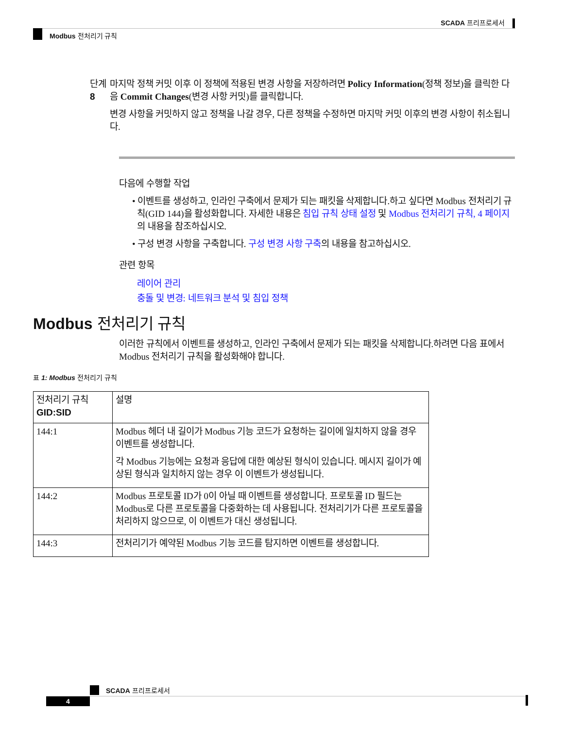SCADA 프리프로세서
Modbus 전처리기 규칙
단계 8
마지막 정책 커밋 이후 이 정책에 적용된 변경 사항을 저장하려면 Policy Information(정책 정보)을 클릭한 다음 Commit Changes(변경 사항 커밋)를 클릭합니다.
변경 사항을 커밋하지 않고 정책을 나갈 경우, 다른 정책을 수정하면 마지막 커밋 이후의 변경 사항이 취소됩니다.
다음에 수행할 작업
• 이벤트를 생성하고, 인라인 구축에서 문제가 되는 패킷을 삭제합니다.하고 싶다면 Modbus 전처리기 규칙(GID 144)을 활성화합니다. 자세한 내용은 침입 규칙 상태 설정 및 Modbus 전처리기 규칙, 4 페이지의 내용을 참조하십시오.
• 구성 변경 사항을 구축합니다. 구성 변경 사항 구축의 내용을 참고하십시오.
관련 항목
레이어 관리
충돌 및 변경: 네트워크 분석 및 침입 정책
Modbus 전처리기 규칙
이러한 규칙에서 이벤트를 생성하고, 인라인 구축에서 문제가 되는 패킷을 삭제합니다.하려면 다음 표에서 Modbus 전처리기 규칙을 활성화해야 합니다.
표 1: Modbus 전처리기 규칙
| 전처리기 규칙 GID:SID | 설명 |
| --- | --- |
| 144:1 | Modbus 헤더 내 길이가 Modbus 기능 코드가 요청하는 길이에 일치하지 않을 경우 이벤트를 생성합니다. 각 Modbus 기능에는 요청과 응답에 대한 예상된 형식이 있습니다. 메시지 길이가 예상된 형식과 일치하지 않는 경우 이 이벤트가 생성됩니다. |
| 144:2 | Modbus 프로토콜 ID가 0이 아닐 때 이벤트를 생성합니다. 프로토콜 ID 필드는 Modbus로 다른 프로토콜을 다중화하는 데 사용됩니다. 전처리기가 다른 프로토콜을 처리하지 않으므로, 이 이벤트가 대신 생성됩니다. |
| 144:3 | 전처리기가 예약된 Modbus 기능 코드를 탐지하면 이벤트를 생성합니다. |
SCADA 프리프로세서
4